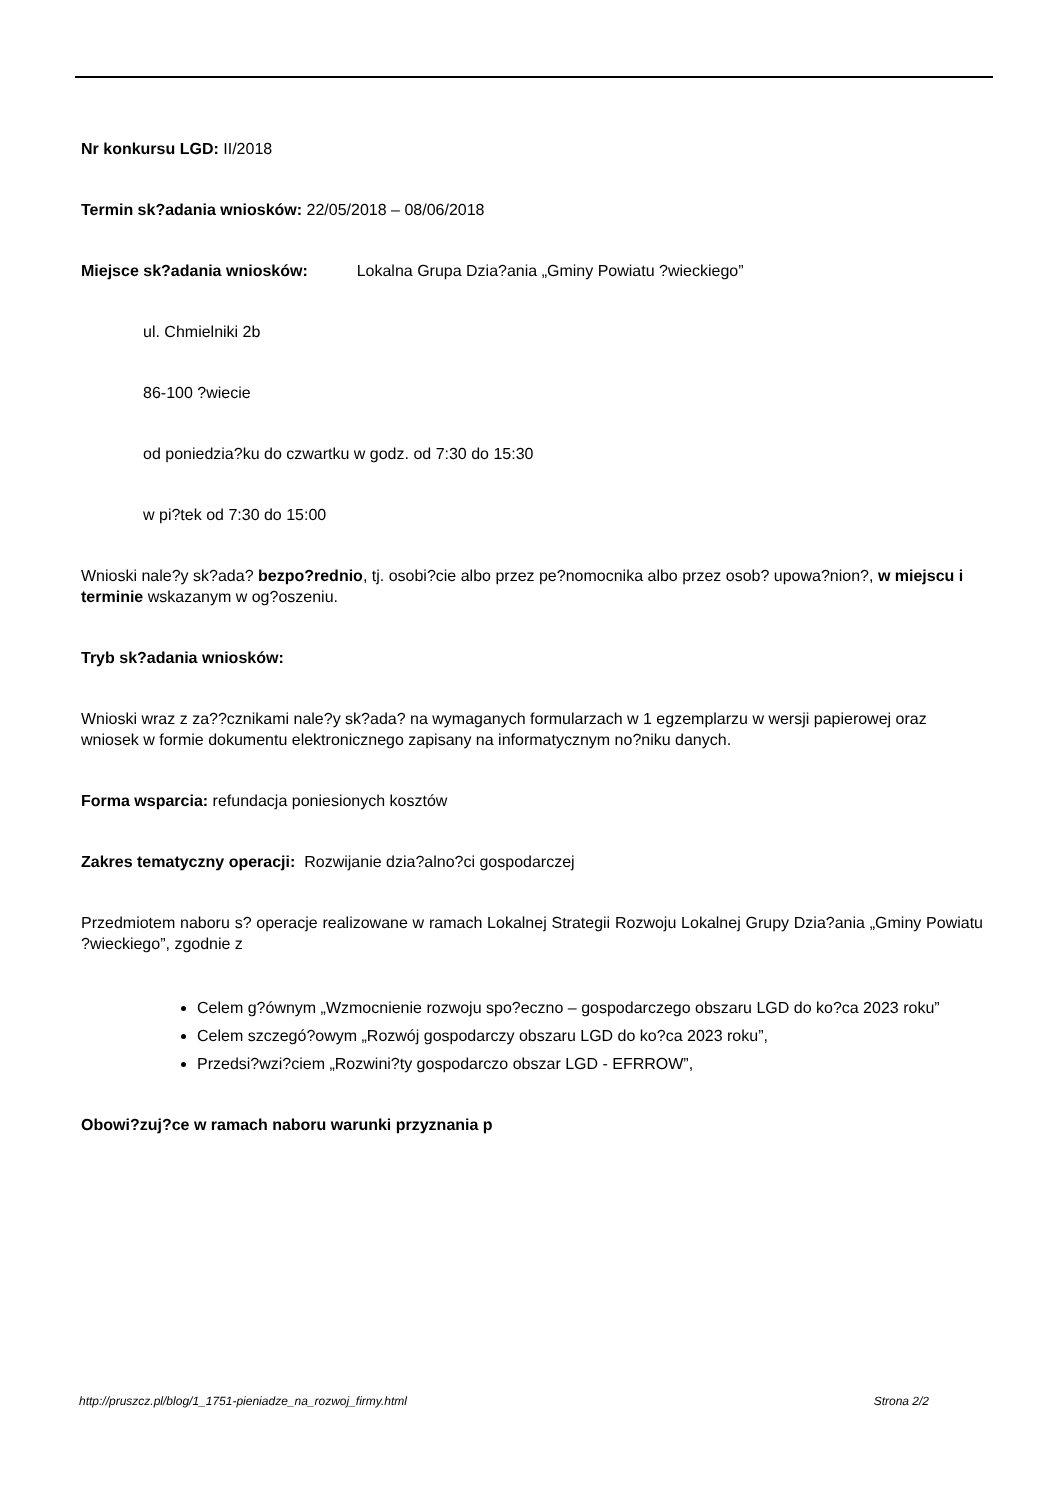Nr konkursu LGD: II/2018
Termin sk?adania wniosków: 22/05/2018 – 08/06/2018
Miejsce sk?adania wniosków: Lokalna Grupa Dzia?ania „Gminy Powiatu ?wieckiego”
ul. Chmielniki 2b
86-100 ?wiecie
od poniedzia?ku do czwartku w godz. od 7:30 do 15:30
w pi?tek od 7:30 do 15:00
Wnioski nale?y sk?ada? bezpo?rednio, tj. osobi?cie albo przez pe?nomocnika albo przez osob? upowa?nion?, w miejscu i terminie wskazanym w og?oszeniu.
Tryb sk?adania wniosków:
Wnioski wraz z za??cznikami nale?y sk?ada? na wymaganych formularzach w 1 egzemplarzu w wersji papierowej oraz wniosek w formie dokumentu elektronicznego zapisany na informatycznym no?niku danych.
Forma wsparcia: refundacja poniesionych kosztów
Zakres tematyczny operacji: Rozwijanie dzia?alno?ci gospodarczej
Przedmiotem naboru s? operacje realizowane w ramach Lokalnej Strategii Rozwoju Lokalnej Grupy Dzia?ania „Gminy Powiatu ?wieckiego”, zgodnie z
Celem g?ównym „Wzmocnienie rozwoju spo?eczno – gospodarczego obszaru LGD do ko?ca 2023 roku”
Celem szczegó?owym „Rozwój gospodarczy obszaru LGD do ko?ca 2023 roku”,
Przedsi?wzi?ciem „Rozwini?ty gospodarczo obszar LGD - EFRROW”,
Obowi?zuj?ce w ramach naboru warunki przyznania p
http://pruszcz.pl/blog/1_1751-pieniadze_na_rozwoj_firmy.html Strona 2/2